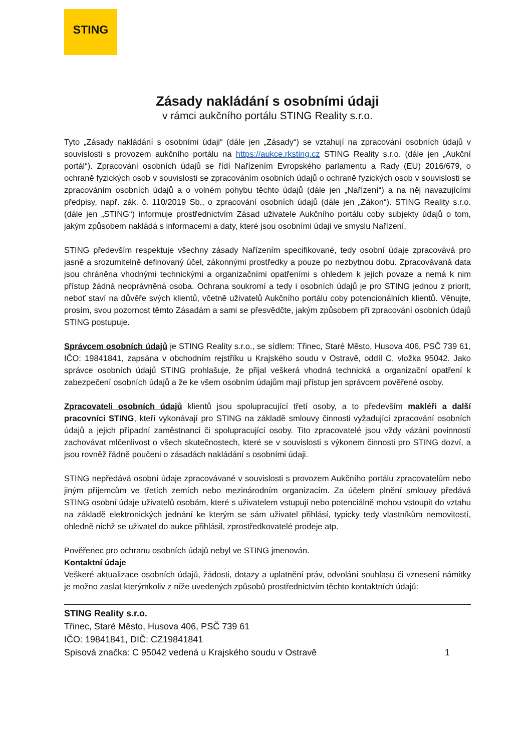STING
Zásady nakládání s osobními údaji
v rámci aukčního portálu STING Reality s.r.o.
Tyto „Zásady nakládání s osobními údaji“ (dále jen „Zásady“) se vztahují na zpracování osobních údajů v souvislosti s provozem aukčního portálu na https://aukce.rksting.cz STING Reality s.r.o. (dále jen „Aukční portál“). Zpracování osobních údajů se řídí Nařízením Evropského parlamentu a Rady (EU) 2016/679, o ochraně fyzických osob v souvislosti se zpracováním osobních údajů o ochraně fyzických osob v souvislosti se zpracováním osobních údajů a o volném pohybu těchto údajů (dále jen „Nařízení“) a na něj navazujícími předpisy, např. zák. č. 110/2019 Sb., o zpracování osobních údajů (dále jen „Zákon“). STING Reality s.r.o. (dále jen „STING“) informuje prostřednictvím Zásad uživatele Aukčního portálu coby subjekty údajů o tom, jakým způsobem nakládá s informacemi a daty, které jsou osobními údaji ve smyslu Nařízení.
STING především respektuje všechny zásady Nařízením specifikované, tedy osobní údaje zpracovává pro jasně a srozumitelně definovaný účel, zákonnými prostředky a pouze po nezbytnou dobu. Zpracovávaná data jsou chráněna vhodnými technickými a organizačními opatřeními s ohledem k jejich povaze a nemá k nim přístup žádná neoprávněná osoba. Ochrana soukromí a tedy i osobních údajů je pro STING jednou z priorit, neboť staví na důvěře svých klientů, včetně uživatelů Aukčního portálu coby potencionálních klientů. Věnujte, prosím, svou pozornost těmto Zásadám a sami se přesvědčte, jakým způsobem při zpracování osobních údajů STING postupuje.
Správcem osobních údajů je STING Reality s.r.o., se sídlem: Třinec, Staré Město, Husova 406, PSČ 739 61, IČO: 19841841, zapsána v obchodním rejstříku u Krajského soudu v Ostravě, oddíl C, vložka 95042. Jako správce osobních údajů STING prohlašuje, že přijal veškerá vhodná technická a organizační opatření k zabezpečení osobních údajů a že ke všem osobním údajům mají přístup jen správcem pověřené osoby.
Zpracovateli osobních údajů klientů jsou spolupracující třetí osoby, a to především makléři a další pracovníci STING, kteří vykonávají pro STING na základě smlouvy činnosti vyžadující zpracování osobních údajů a jejich případní zaměstnanci či spolupracující osoby. Tito zpracovatelé jsou vždy vázáni povinností zachovávat mlčenlivost o všech skutečnostech, které se v souvislosti s výkonem činnosti pro STING dozví, a jsou rovněž řádně poučeni o zásadách nakládání s osobními údaji.
STING nepředává osobní údaje zpracovávané v souvislosti s provozem Aukčního portálu zpracovatelům nebo jiným příjemcům ve třetích zemích nebo mezinárodním organizacím. Za účelem plnění smlouvy předává STING osobní údaje uživatelů osobám, které s uživatelem vstupují nebo potenciálně mohou vstoupit do vztahu na základě elektronických jednání ke kterým se sám uživatel přihlásí, typicky tedy vlastníkům nemovitostí, ohledně nichž se uživatel do aukce přihlásil, zprostředkovatelé prodeje atp.
Pověřenec pro ochranu osobních údajů nebyl ve STING jmenován.
Kontaktní údaje
Veškeré aktualizace osobních údajů, žádosti, dotazy a uplatnění práv, odvolání souhlasu či vznesení námitky je možno zaslat kterýmkoliv z níže uvedených způsobů prostřednictvím těchto kontaktních údajů:
STING Reality s.r.o.
Třinec, Staré Město, Husova 406, PSČ 739 61
IČO: 19841841, DIČ: CZ19841841
Spisová značka: C 95042 vedená u Krajského soudu v Ostravě 1